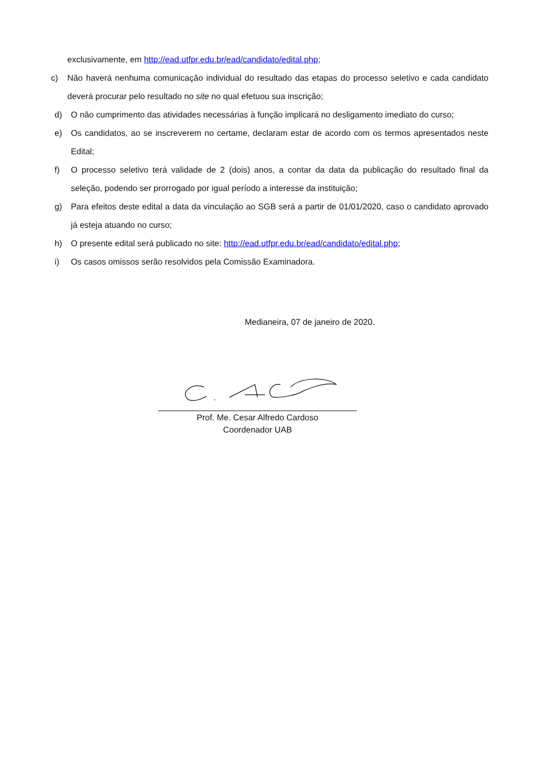exclusivamente, em http://ead.utfpr.edu.br/ead/candidato/edital.php;
c) Não haverá nenhuma comunicação individual do resultado das etapas do processo seletivo e cada candidato deverá procurar pelo resultado no site no qual efetuou sua inscrição;
d) O não cumprimento das atividades necessárias à função implicará no desligamento imediato do curso;
e) Os candidatos, ao se inscreverem no certame, declaram estar de acordo com os termos apresentados neste Edital;
f) O processo seletivo terá validade de 2 (dois) anos, a contar da data da publicação do resultado final da seleção, podendo ser prorrogado por igual período a interesse da instituição;
g) Para efeitos deste edital a data da vinculação ao SGB será a partir de 01/01/2020, caso o candidato aprovado já esteja atuando no curso;
h) O presente edital será publicado no site: http://ead.utfpr.edu.br/ead/candidato/edital.php;
i) Os casos omissos serão resolvidos pela Comissão Examinadora.
Medianeira, 07 de janeiro de 2020.
Prof. Me. Cesar Alfredo Cardoso
Coordenador UAB